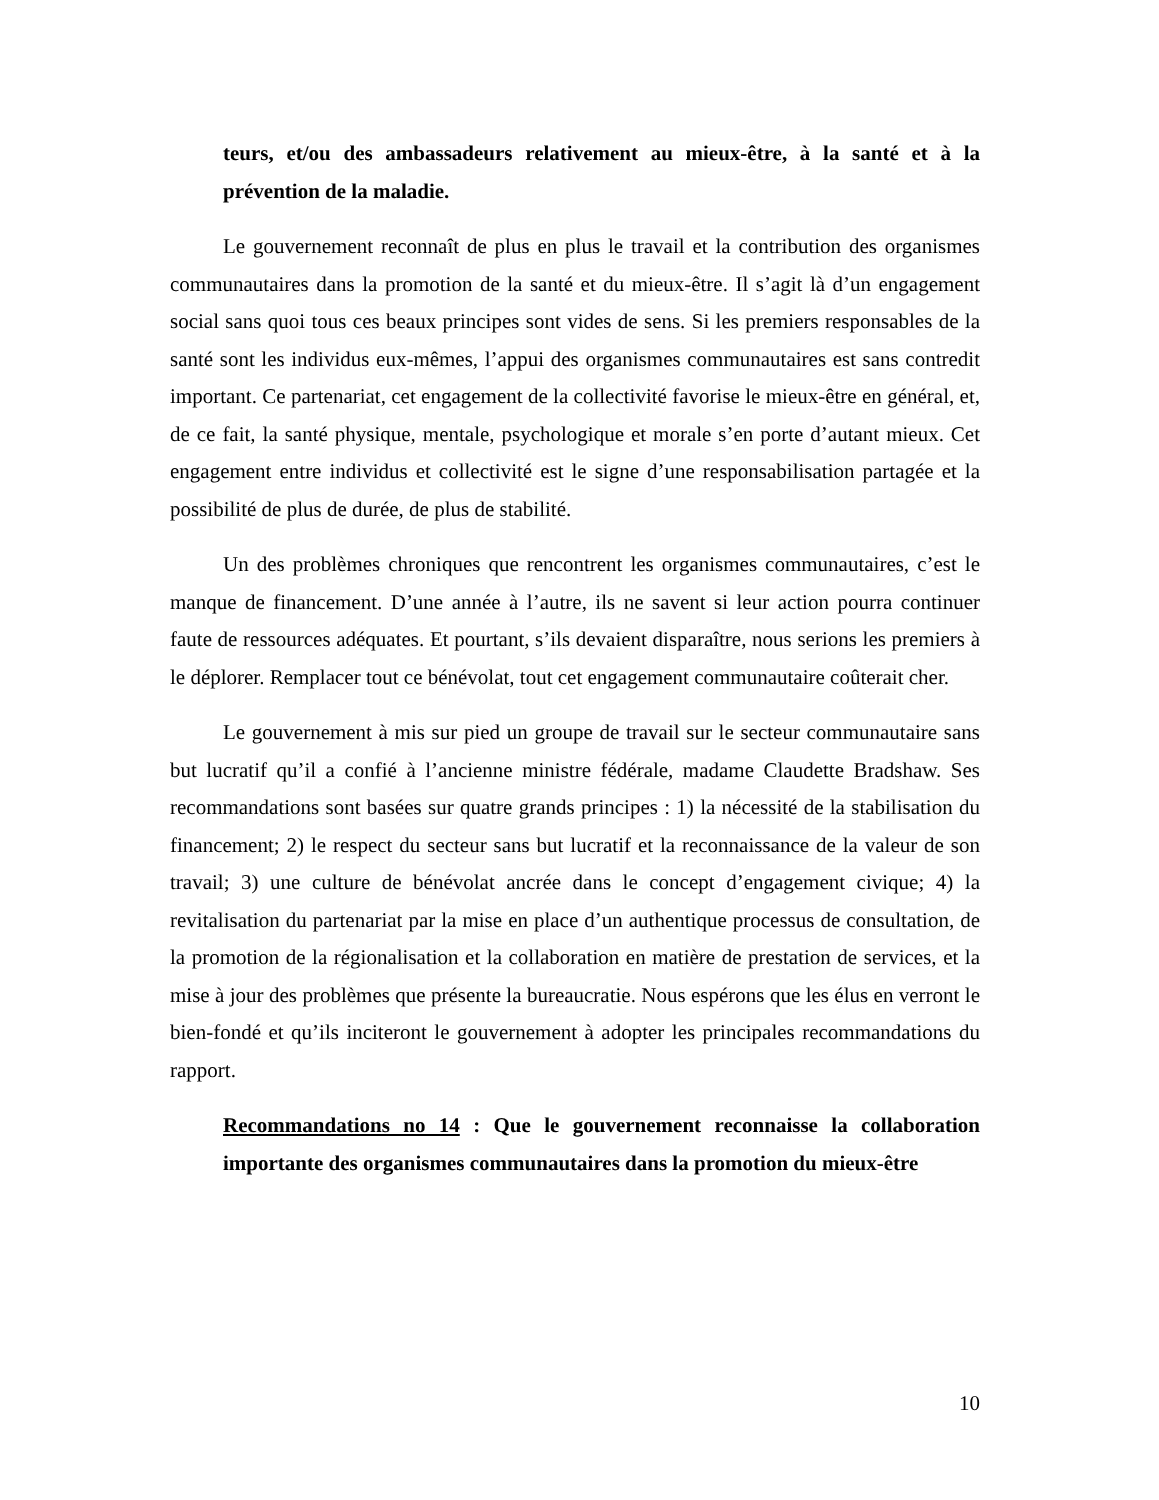teurs, et/ou des ambassadeurs relativement au mieux-être, à la santé et à la prévention de la maladie.
Le gouvernement reconnaît de plus en plus le travail et la contribution des organismes communautaires dans la promotion de la santé et du mieux-être. Il s’agit là d’un engagement social sans quoi tous ces beaux principes sont vides de sens. Si les premiers responsables de la santé sont les individus eux-mêmes, l’appui des organismes communautaires est sans contredit important. Ce partenariat, cet engagement de la collectivité favorise le mieux-être en général, et, de ce fait, la santé physique, mentale, psychologique et morale s’en porte d’autant mieux. Cet engagement entre individus et collectivité est le signe d’une responsabilisation partagée et la possibilité de plus de durée, de plus de stabilité.
Un des problèmes chroniques que rencontrent les organismes communautaires, c’est le manque de financement. D’une année à l’autre, ils ne savent si leur action pourra continuer faute de ressources adéquates. Et pourtant, s’ils devaient disparaître, nous serions les premiers à le déplorer. Remplacer tout ce bénévolat, tout cet engagement communautaire coûterait cher.
Le gouvernement à mis sur pied un groupe de travail sur le secteur communautaire sans but lucratif qu’il a confié à l’ancienne ministre fédérale, madame Claudette Bradshaw. Ses recommandations sont basées sur quatre grands principes : 1) la nécessité de la stabilisation du financement; 2) le respect du secteur sans but lucratif et la reconnaissance de la valeur de son travail; 3) une culture de bénévolat ancrée dans le concept d’engagement civique; 4) la revitalisation du partenariat par la mise en place d’un authentique processus de consultation, de la promotion de la régionalisation et la collaboration en matière de prestation de services, et la mise à jour des problèmes que présente la bureaucratie. Nous espérons que les élus en verront le bien-fondé et qu’ils inciteront le gouvernement à adopter les principales recommandations du rapport.
Recommandations no 14 : Que le gouvernement reconnaisse la collaboration importante des organismes communautaires dans la promotion du mieux-être
10